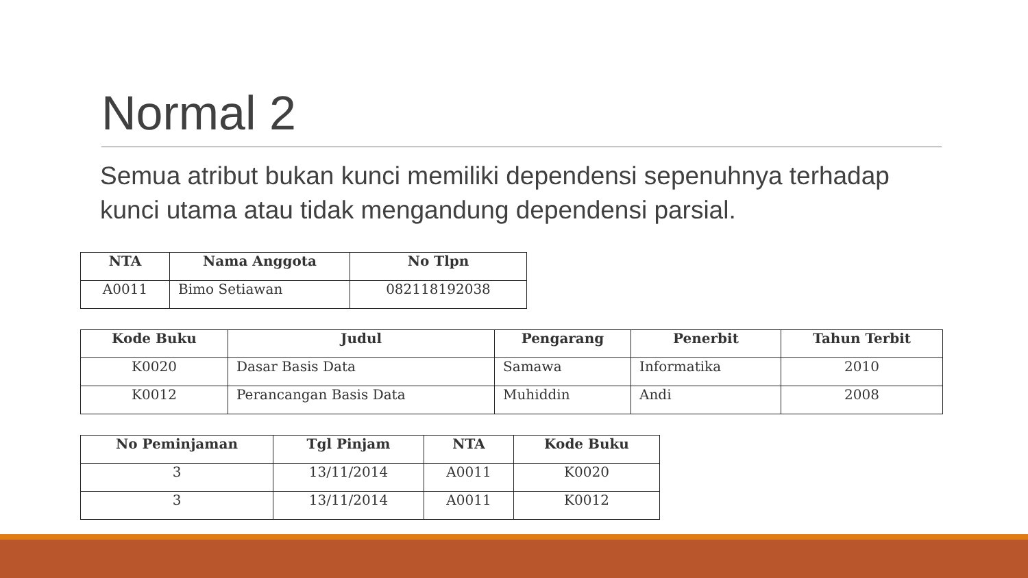Normal 2
Semua atribut bukan kunci memiliki dependensi sepenuhnya terhadap kunci utama atau tidak mengandung dependensi parsial.
| NTA | Nama Anggota | No Tlpn |
| --- | --- | --- |
| A0011 | Bimo Setiawan | 082118192038 |
| Kode Buku | Judul | Pengarang | Penerbit | Tahun Terbit |
| --- | --- | --- | --- | --- |
| K0020 | Dasar Basis Data | Samawa | Informatika | 2010 |
| K0012 | Perancangan Basis Data | Muhiddin | Andi | 2008 |
| No Peminjaman | Tgl Pinjam | NTA | Kode Buku |
| --- | --- | --- | --- |
| 3 | 13/11/2014 | A0011 | K0020 |
| 3 | 13/11/2014 | A0011 | K0012 |